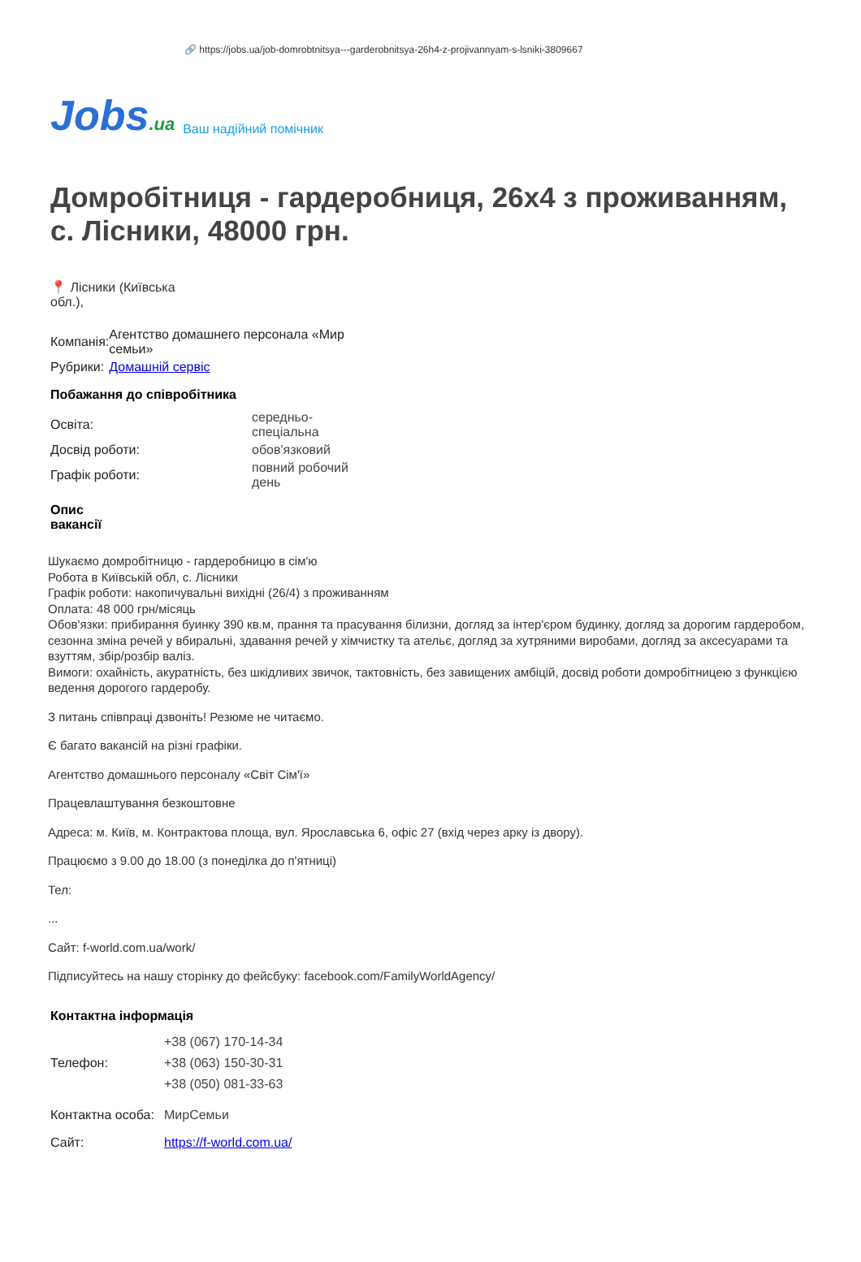🔗 https://jobs.ua/job-domrobtnitsya---garderobnitsya-26h4-z-projivannyam-s-lsniki-3809667
Jobs.ua Ваш надійний помічник
Домробітниця - гардеробниця, 26х4 з проживанням, с. Лісники, 48000 грн.
📍 Лісники (Київська обл.),
| Компанія: | Агентство домашнего персонала «Мир семьи» |
| Рубрики: | Домашній сервіс |
Побажання до співробітника
| Освіта: | середньо-спеціальна |
| Досвід роботи: | обов'язковий |
| Графік роботи: | повний робочий день |
Опис вакансії
Шукаємо домробітницю - гардеробницю в сім'ю
Робота в Київській обл, с. Лісники
Графік роботи: накопичувальні вихідні (26/4) з проживанням
Оплата: 48 000 грн/місяць
Обов'язки: прибирання буинку 390 кв.м, прання та прасування білизни, догляд за інтер'єром будинку, догляд за дорогим гардеробом, сезонна зміна речей у вбиральні, здавання речей у хімчистку та ательє, догляд за хутряними виробами, догляд за аксесуарами та взуттям, збір/розбір валіз.
Вимоги: охайність, акуратність, без шкідливих звичок, тактовність, без завищених амбіцій, досвід роботи домробітницею з функцією ведення дорогого гардеробу.
З питань співпраці дзвоніть! Резюме не читаємо.
Є багато вакансій на різні графіки.
Агентство домашнього персоналу «Світ Сім'ї»
Працевлаштування безкоштовне
Адреса: м. Київ, м. Контрактова площа, вул. Ярославська 6, офіс 27 (вхід через арку із двору).
Працюємо з 9.00 до 18.00 (з понеділка до п'ятниці)
Тел:
...
Сайт: f-world.com.ua/work/
Підписуйтесь на нашу сторінку до фейсбуку: facebook.com/FamilyWorldAgency/
Контактна інформація
| Телефон: | +38 (067) 170-14-34 +38 (063) 150-30-31 +38 (050) 081-33-63 |
| Контактна особа: | МирСемьи |
| Сайт: | https://f-world.com.ua/ |